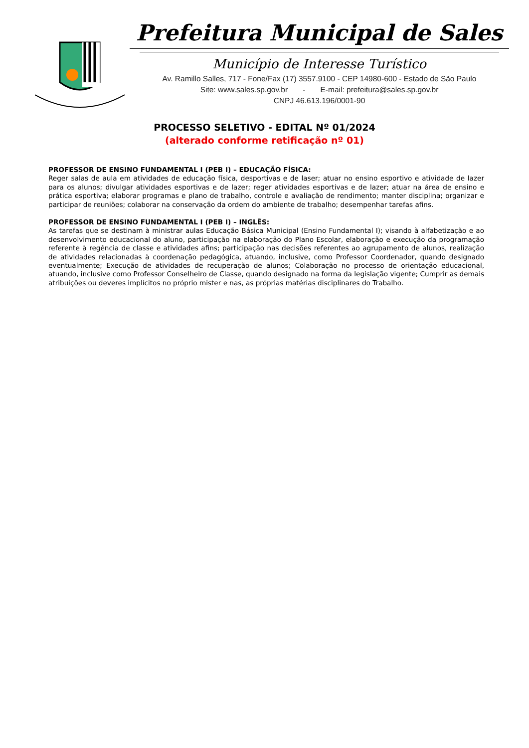Prefeitura Municipal de Sales
Município de Interesse Turístico
Av. Ramillo Salles, 717 - Fone/Fax (17) 3557.9100 - CEP 14980-600 - Estado de São Paulo
Site: www.sales.sp.gov.br - E-mail: prefeitura@sales.sp.gov.br
CNPJ 46.613.196/0001-90
PROCESSO SELETIVO - EDITAL Nº 01/2024
(alterado conforme retificação nº 01)
PROFESSOR DE ENSINO FUNDAMENTAL I (PEB I) – EDUCAÇÃO FÍSICA:
Reger salas de aula em atividades de educação física, desportivas e de laser; atuar no ensino esportivo e atividade de lazer para os alunos; divulgar atividades esportivas e de lazer; reger atividades esportivas e de lazer; atuar na área de ensino e prática esportiva; elaborar programas e plano de trabalho, controle e avaliação de rendimento; manter disciplina; organizar e participar de reuniões; colaborar na conservação da ordem do ambiente de trabalho; desempenhar tarefas afins.
PROFESSOR DE ENSINO FUNDAMENTAL I (PEB I) – INGLÊS:
As tarefas que se destinam à ministrar aulas Educação Básica Municipal (Ensino Fundamental I); visando à alfabetização e ao desenvolvimento educacional do aluno, participação na elaboração do Plano Escolar, elaboração e execução da programação referente à regência de classe e atividades afins; participação nas decisões referentes ao agrupamento de alunos, realização de atividades relacionadas à coordenação pedagógica, atuando, inclusive, como Professor Coordenador, quando designado eventualmente; Execução de atividades de recuperação de alunos; Colaboração no processo de orientação educacional, atuando, inclusive como Professor Conselheiro de Classe, quando designado na forma da legislação vigente; Cumprir as demais atribuições ou deveres implícitos no próprio mister e nas, as próprias matérias disciplinares do Trabalho.